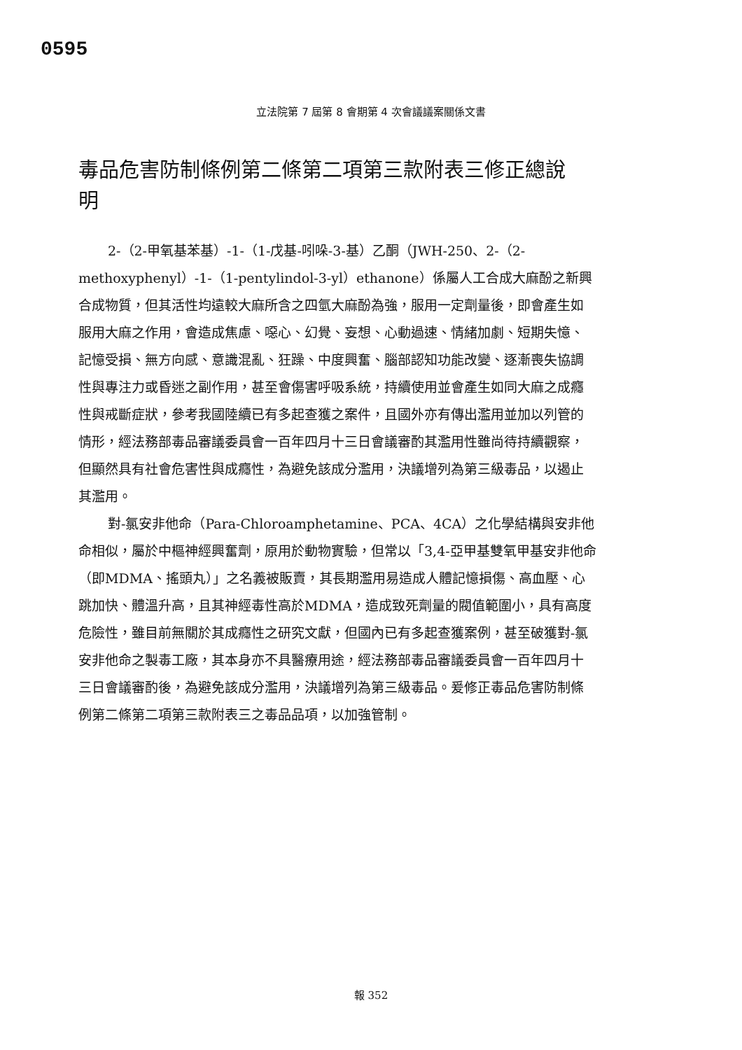0595
立法院第 7 屆第 8 會期第 4 次會議議案關係文書
毒品危害防制條例第二條第二項第三款附表三修正總說明
2-（2-甲氧基苯基）-1-（1-戊基-吲哚-3-基）乙酮（JWH-250、2-（2-methoxyphenyl）-1-（1-pentylindol-3-yl）ethanone）係屬人工合成大麻酚之新興合成物質，但其活性均遠較大麻所含之四氫大麻酚為強，服用一定劑量後，即會產生如服用大麻之作用，會造成焦慮、噁心、幻覺、妄想、心動過速、情緒加劇、短期失憶、記憶受損、無方向感、意識混亂、狂躁、中度興奮、腦部認知功能改變、逐漸喪失協調性與專注力或昏迷之副作用，甚至會傷害呼吸系統，持續使用並會產生如同大麻之成癮性與戒斷症狀，參考我國陸續已有多起查獲之案件，且國外亦有傳出濫用並加以列管的情形，經法務部毒品審議委員會一百年四月十三日會議審酌其濫用性雖尚待持續觀察，但顯然具有社會危害性與成癮性，為避免該成分濫用，決議增列為第三級毒品，以遏止其濫用。
對-氯安非他命（Para-Chloroamphetamine、PCA、4CA）之化學結構與安非他命相似，屬於中樞神經興奮劑，原用於動物實驗，但常以「3,4-亞甲基雙氧甲基安非他命（即MDMA、搖頭丸）」之名義被販賣，其長期濫用易造成人體記憶損傷、高血壓、心跳加快、體溫升高，且其神經毒性高於MDMA，造成致死劑量的閥值範圍小，具有高度危險性，雖目前無關於其成癮性之研究文獻，但國內已有多起查獲案例，甚至破獲對-氯安非他命之製毒工廠，其本身亦不具醫療用途，經法務部毒品審議委員會一百年四月十三日會議審酌後，為避免該成分濫用，決議增列為第三級毒品。爰修正毒品危害防制條例第二條第二項第三款附表三之毒品品項，以加強管制。
報 352